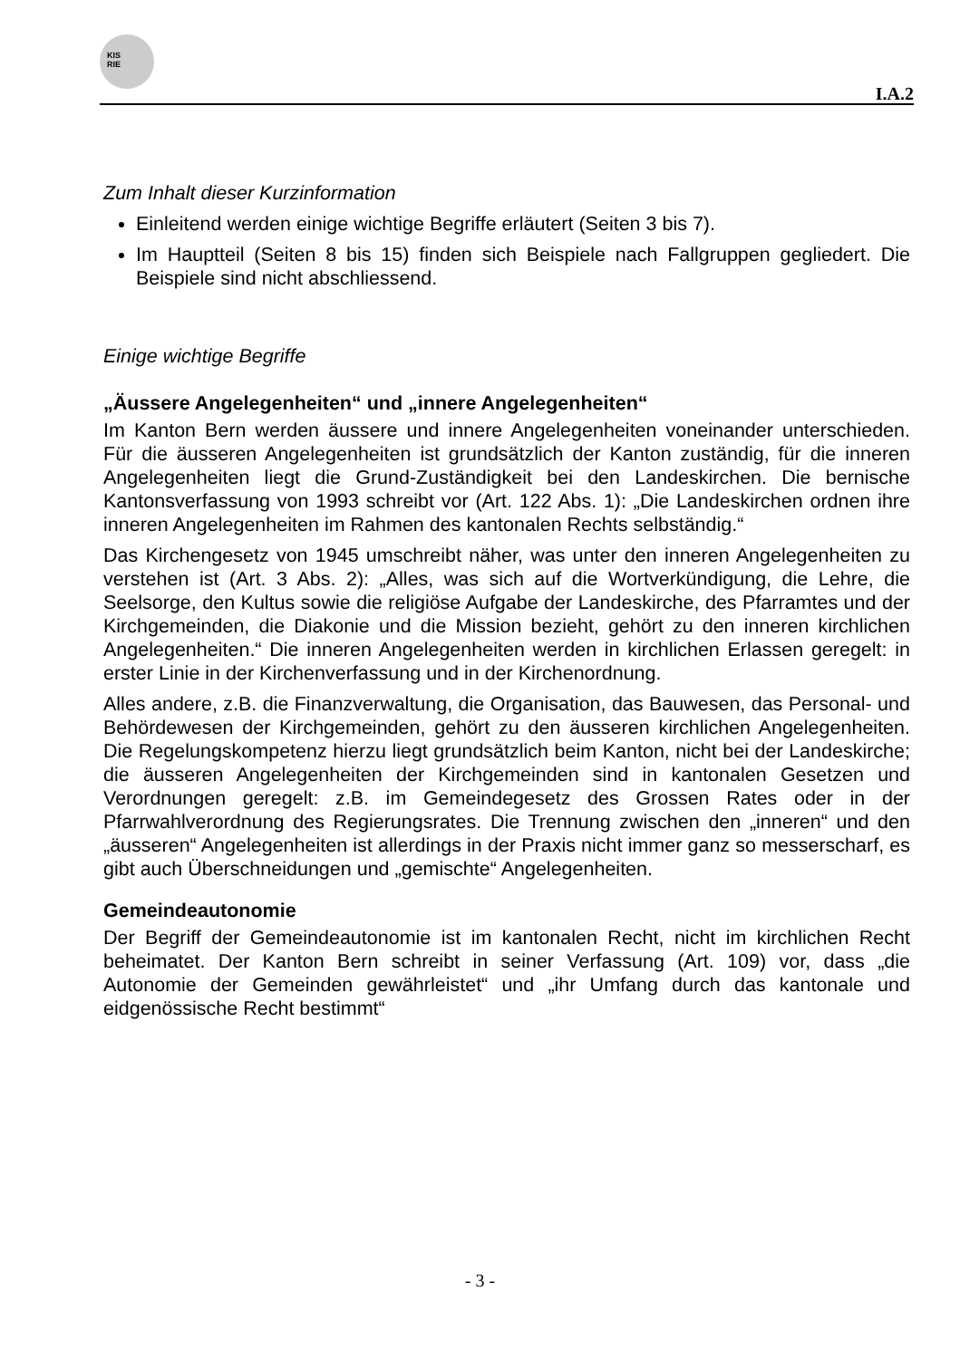KIS
RIE
I.A.2
Zum Inhalt dieser Kurzinformation
Einleitend werden einige wichtige Begriffe erläutert (Seiten 3 bis 7).
Im Hauptteil (Seiten 8 bis 15) finden sich Beispiele nach Fallgruppen gegliedert. Die Beispiele sind nicht abschliessend.
Einige wichtige Begriffe
„Äussere Angelegenheiten“ und „innere Angelegenheiten“
Im Kanton Bern werden äussere und innere Angelegenheiten voneinander unterschieden. Für die äusseren Angelegenheiten ist grundsätzlich der Kanton zuständig, für die inneren Angelegenheiten liegt die Grund-Zuständigkeit bei den Landeskirchen. Die bernische Kantonsverfassung von 1993 schreibt vor (Art. 122 Abs. 1): „Die Landeskirchen ordnen ihre inneren Angelegenheiten im Rahmen des kantonalen Rechts selbständig.“
Das Kirchengesetz von 1945 umschreibt näher, was unter den inneren Angelegenheiten zu verstehen ist (Art. 3 Abs. 2): „Alles, was sich auf die Wortverkündigung, die Lehre, die Seelsorge, den Kultus sowie die religiöse Aufgabe der Landeskirche, des Pfarramtes und der Kirchgemeinden, die Diakonie und die Mission bezieht, gehört zu den inneren kirchlichen Angelegenheiten.“ Die inneren Angelegenheiten werden in kirchlichen Erlassen geregelt: in erster Linie in der Kirchenverfassung und in der Kirchenordnung.
Alles andere, z.B. die Finanzverwaltung, die Organisation, das Bauwesen, das Personal- und Behördewesen der Kirchgemeinden, gehört zu den äusseren kirchlichen Angelegenheiten. Die Regelungskompetenz hierzu liegt grundsätzlich beim Kanton, nicht bei der Landeskirche; die äusseren Angelegenheiten der Kirchgemeinden sind in kantonalen Gesetzen und Verordnungen geregelt: z.B. im Gemeindegesetz des Grossen Rates oder in der Pfarrwahlverordnung des Regierungsrates. Die Trennung zwischen den „inneren“ und den „äusseren“ Angelegenheiten ist allerdings in der Praxis nicht immer ganz so messerscharf, es gibt auch Überschneidungen und „gemischte“ Angelegenheiten.
Gemeindeautonomie
Der Begriff der Gemeindeautonomie ist im kantonalen Recht, nicht im kirchlichen Recht beheimatet. Der Kanton Bern schreibt in seiner Verfassung (Art. 109) vor, dass „die Autonomie der Gemeinden gewährleistet“ und „ihr Umfang durch das kantonale und eidgenössische Recht bestimmt“
- 3 -